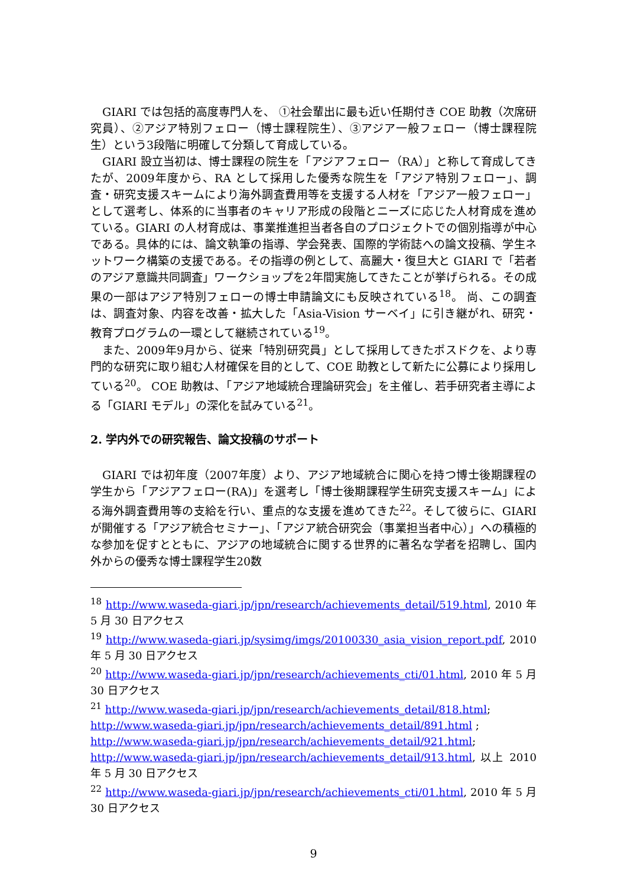GIARI では包括的高度専門人を、 ①社会輩出に最も近い任期付き COE 助教（次席研究員）、②アジア特別フェロー（博士課程院生）、③アジア一般フェロー（博士課程院生）という3段階に明確して分類して育成している。
GIARI 設立当初は、博士課程の院生を「アジアフェロー（RA）」と称して育成してきたが、2009年度から、RA として採用した優秀な院生を「アジア特別フェロー」、調査・研究支援スキームにより海外調査費用等を支援する人材を「アジア一般フェロー」として選考し、体系的に当事者のキャリア形成の段階とニーズに応じた人材育成を進めている。GIARI の人材育成は、事業推進担当者各自のプロジェクトでの個別指導が中心である。具体的には、論文執筆の指導、学会発表、国際的学術誌への論文投稿、学生ネットワーク構築の支援である。その指導の例として、高麗大・復旦大と GIARI で「若者のアジア意識共同調査」ワークショップを2年間実施してきたことが挙げられる。その成果の一部はアジア特別フェローの博士申請論文にも反映されている<sup>18</sup>。 尚、この調査は、調査対象、内容を改善・拡大した「Asia-Vision サーベイ」に引き継がれ、研究・教育プログラムの一環として継続されている<sup>19</sup>。
また、2009年9月から、従来「特別研究員」として採用してきたポスドクを、より専門的な研究に取り組む人材確保を目的として、COE 助教として新たに公募により採用している<sup>20</sup>。 COE 助教は、「アジア地域統合理論研究会」を主催し、若手研究者主導による「GIARI モデル」の深化を試みている<sup>21</sup>。
2. 学内外での研究報告、論文投稿のサポート
GIARI では初年度（2007年度）より、アジア地域統合に関心を持つ博士後期課程の学生から「アジアフェロー(RA)」を選考し「博士後期課程学生研究支援スキーム」による海外調査費用等の支給を行い、重点的な支援を進めてきた<sup>22</sup>。そして彼らに、GIARI が開催する「アジア統合セミナー」、「アジア統合研究会（事業担当者中心）」への積極的な参加を促すとともに、アジアの地域統合に関する世界的に著名な学者を招聘し、国内外からの優秀な博士課程学生20数
<sup>18</sup> http://www.waseda-giari.jp/jpn/research/achievements_detail/519.html, 2010 年 5 月 30 日アクセス
<sup>19</sup> http://www.waseda-giari.jp/sysimg/imgs/20100330_asia_vision_report.pdf, 2010 年 5 月 30 日アクセス
<sup>20</sup> http://www.waseda-giari.jp/jpn/research/achievements_cti/01.html, 2010 年 5 月 30 日アクセス
<sup>21</sup> http://www.waseda-giari.jp/jpn/research/achievements_detail/818.html;
http://www.waseda-giari.jp/jpn/research/achievements_detail/891.html ;
http://www.waseda-giari.jp/jpn/research/achievements_detail/921.html;
http://www.waseda-giari.jp/jpn/research/achievements_detail/913.html, 以上 2010 年 5 月 30 日アクセス
<sup>22</sup> http://www.waseda-giari.jp/jpn/research/achievements_cti/01.html, 2010 年 5 月 30 日アクセス
9